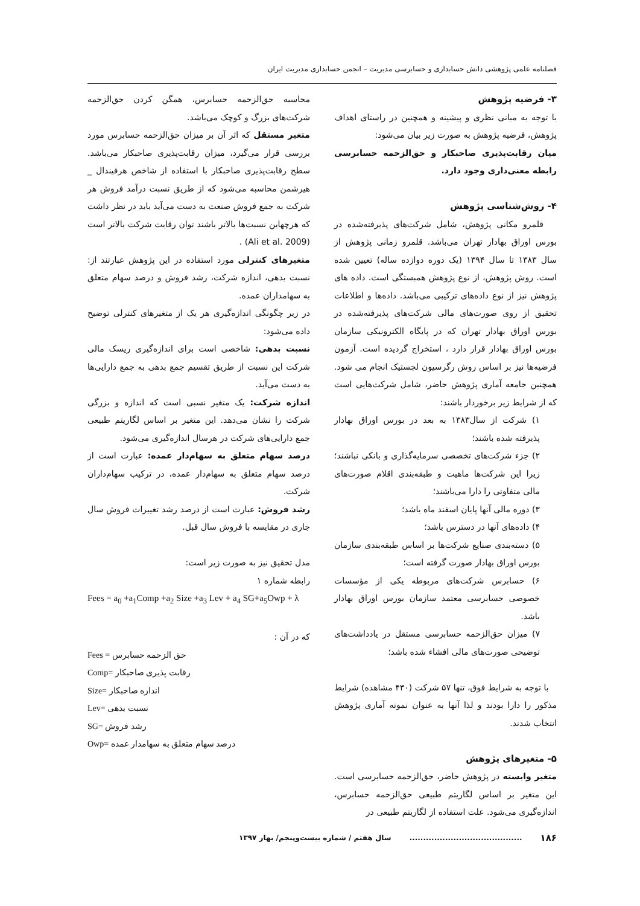فصلنامه علمی پژوهشی دانش حسابداری و حسابرسی مدیریت – انجمن حسابداری مدیریت ایران
۳- فرضیه پژوهش
با توجه به مبانی نظری و پیشینه و همچنین در راستای اهداف پژوهش، فرضیه پژوهش به صورت زیر بیان می‌شود:
میان رقابت‌پذیری صاحبکار و حق‌الزحمه حسابرسی رابطه معنی‌داری وجود دارد.
۴- روش‌شناسی پژوهش
قلمرو مکانی پژوهش، شامل شرکت‌های پذیرفته‌شده در بورس اوراق بهادار تهران می‌باشد. قلمرو زمانی پژوهش از سال ۱۳۸۳ تا سال ۱۳۹۴ (یک دوره دوازده ساله) تعیین شده است. روش پژوهش، از نوع پژوهش همبستگی است. داده های پژوهش نیز از نوع داده‌های ترکیبی می‌باشد. داده‌ها و اطلاعات تحقیق از روی صورت‌های مالی شرکت‌های پذیرفته‌شده در بورس اوراق بهادار تهران که در پایگاه الکترونیکی سازمان بورس اوراق بهادار قرار دارد ، استخراج گردیده است. آزمون فرضیه‌ها نیز بر اساس روش رگرسیون لجستیک انجام می شود. همچنین جامعه آماری پژوهش حاضر، شامل شرکت‌هایی است که از شرایط زیر برخوردار باشند:
۱) شرکت از سال۱۳۸۳ به بعد در بورس اوراق بهادار پذیرفته شده باشند؛
۲) جزء شرکت‌های تخصصی سرمایه‌گذاری و بانکی نباشند؛ زیرا این شرکت‌ها ماهیت و طبقه‌بندی اقلام صورت‌های مالی متفاوتی را دارا می‌باشند؛
۳) دوره مالی آنها پایان اسفند ماه باشد؛
۴) داده‌های آنها در دسترس باشد؛
۵) دسته‌بندی صنایع شرکت‌ها بر اساس طبقه‌بندی سازمان بورس اوراق بهادار صورت گرفته است؛
۶) حسابرس شرکت‌های مربوطه یکی از مؤسسات خصوصی حسابرسی معتمد سازمان بورس اوراق بهادار باشد.
۷) میزان حق‌الزحمه حسابرسی مستقل در یادداشت‌های توضیحی صورت‌های مالی افشاء شده باشد؛
با توجه به شرایط فوق، تنها ۵۷ شرکت (۴۳۰ مشاهده) شرایط مذکور را دارا بودند و لذا آنها به عنوان نمونه آماری پژوهش انتخاب شدند.
۵- متغیرهای پژوهش
متغیر وابسته در پژوهش حاضر، حق‌الزحمه حسابرسی است. این متغیر بر اساس لگاریتم طبیعی حق‌الزحمه حسابرس، اندازه‌گیری می‌شود. علت استفاده از لگاریتم طبیعی در
محاسبه حق‌الزحمه حسابرس، همگن کردن حق‌الزحمه شرکت‌های بزرگ و کوچک می‌باشد.
متغیر مستقل که اثر آن بر میزان حق‌الزحمه حسابرس مورد بررسی قرار می‌گیرد، میزان رقابت‌پذیری صاحبکار می‌باشد. سطح رقابت‌پذیری صاحبکار با استفاده از شاخص هرفیندال _ هیرشمن محاسبه می‌شود که از طریق نسبت درآمد فروش هر شرکت به جمع فروش صنعت به دست می‌آید باید در نظر داشت که هرچهاین نسبت‌ها بالاتر باشند توان رقابت شرکت بالاتر است (Ali et al. 2009) .
متغیرهای کنترلی مورد استفاده در این پژوهش عبارتند از: نسبت بدهی، اندازه شرکت، رشد فروش و درصد سهام متعلق به سهامداران عمده.
در زیر چگونگی اندازه‌گیری هر یک از متغیرهای کنترلی توضیح داده می‌شود:
نسبت بدهی: شاخصی است برای اندازه‌گیری ریسک مالی شرکت این نسبت از طریق تقسیم جمع بدهی به جمع دارایی‌ها به دست می‌آید.
اندازه شرکت: یک متغیر نسبی است که اندازه و بزرگی شرکت را نشان می‌دهد. این متغیر بر اساس لگاریتم طبیعی جمع دارایی‌های شرکت در هرسال اندازه‌گیری می‌شود.
درصد سهام متعلق به سهام‌دار عمده: عبارت است از درصد سهام متعلق به سهام‌دار عمده، در ترکیب سهام‌داران شرکت.
رشد فروش: عبارت است از درصد رشد تغییرات فروش سال جاری در مقایسه با فروش سال قبل.
مدل تحقیق نیز به صورت زیر است:
رابطه شماره ۱
Fees = a<sub>0</sub> +a<sub>1</sub>Comp +a<sub>2</sub> Size +a<sub>3</sub> Lev + a<sub>4</sub> SG+a<sub>5</sub>Owp + λ
که در آن :
Fees = حق الزحمه حسابرس
Comp= رقابت پذیری صاحبکار
Size= اندازه صاحبکار
Lev= نسبت بدهی
SG= رشد فروش
Owp= درصد سهام متعلق به سهامدار عمده
۱۸۶ ......................................... سال هفتم / شماره بیست‌وپنجم/ بهار ۱۳۹۷